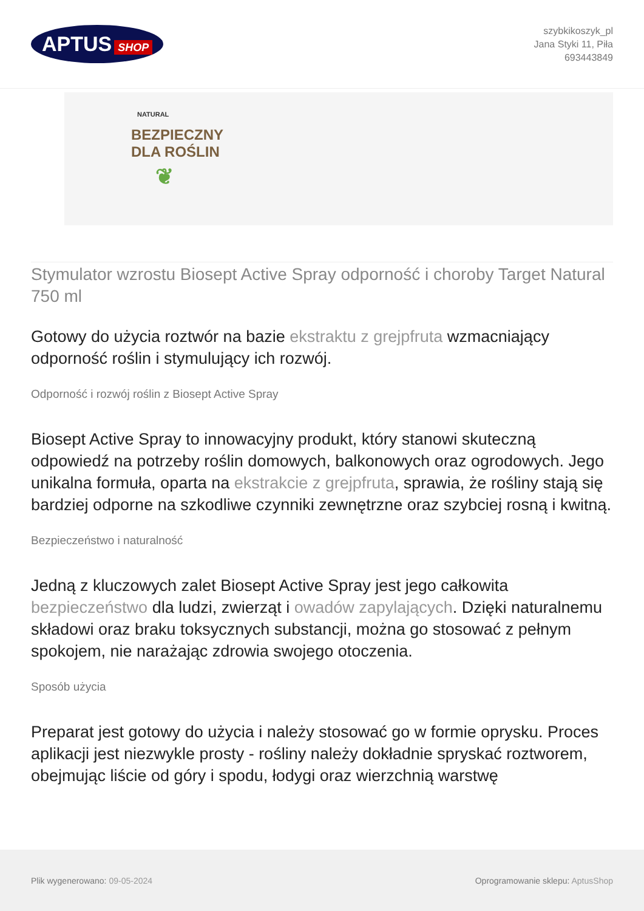APTUS SHOP
szybkikoszyk_pl
Jana Styki 11, Piła
693443849
NATURAL
BEZPIECZNY
DLA ROŚLIN
❦
Stymulator wzrostu Biosept Active Spray odporność i choroby Target Natural 750 ml
Gotowy do użycia roztwór na bazie ekstraktu z grejpfruta wzmacniający odporność roślin i stymulujący ich rozwój.
Odporność i rozwój roślin z Biosept Active Spray
Biosept Active Spray to innowacyjny produkt, który stanowi skuteczną odpowiedź na potrzeby roślin domowych, balkonowych oraz ogrodowych. Jego unikalna formuła, oparta na ekstrakcie z grejpfruta, sprawia, że rośliny stają się bardziej odporne na szkodliwe czynniki zewnętrzne oraz szybciej rosną i kwitną.
Bezpieczeństwo i naturalność
Jedną z kluczowych zalet Biosept Active Spray jest jego całkowita bezpieczeństwo dla ludzi, zwierząt i owadów zapylających. Dzięki naturalnemu składowi oraz braku toksycznych substancji, można go stosować z pełnym spokojem, nie narażając zdrowia swojego otoczenia.
Sposób użycia
Preparat jest gotowy do użycia i należy stosować go w formie oprysku. Proces aplikacji jest niezwykle prosty - rośliny należy dokładnie spryskać roztworem, obejmując liście od góry i spodu, łodygi oraz wierzchnią warstwę
Plik wygenerowano: 09-05-2024
Oprogramowanie sklepu: AptusShop